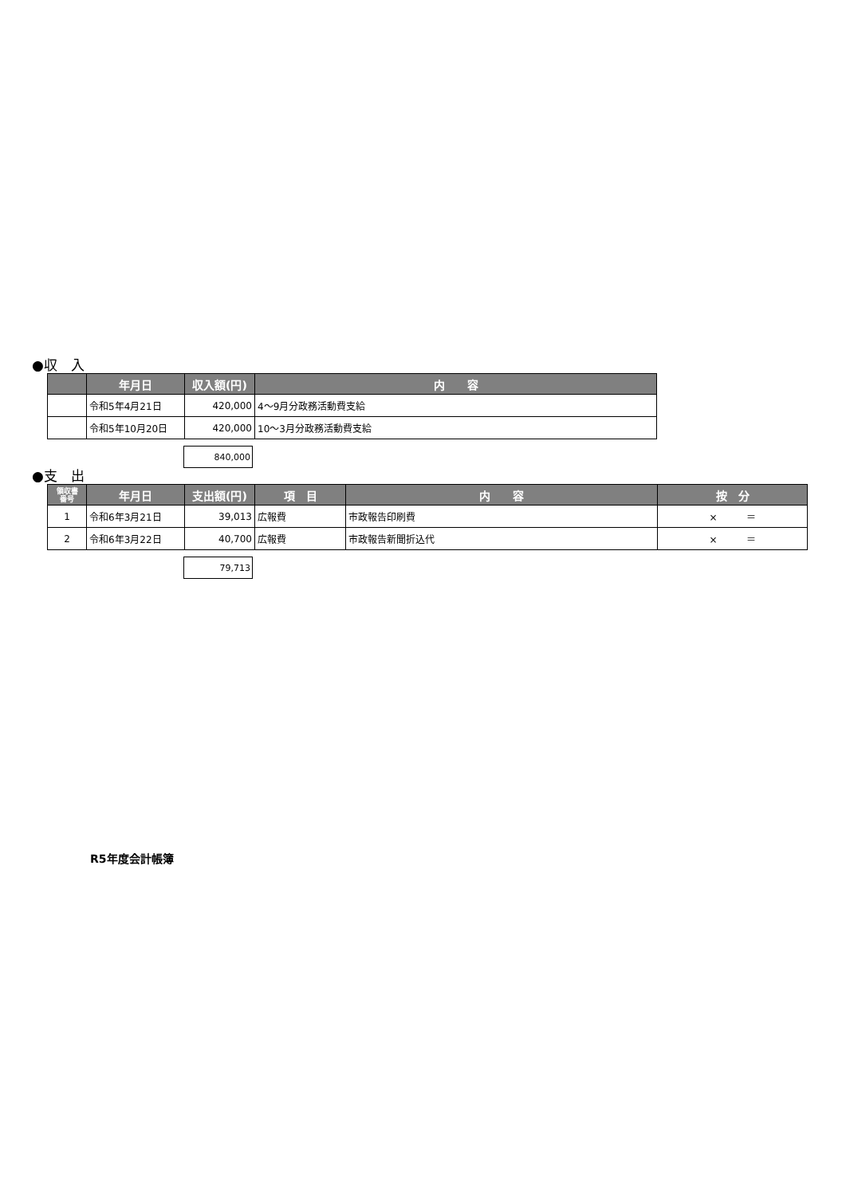●収　入
| | 年月日 | 収入額(円) | 内 容 |
| --- | --- | --- | --- |
| | 令和5年4月21日 | 420,000 | 4～9月分政務活動費支給 |
| | 令和5年10月20日 | 420,000 | 10～3月分政務活動費支給 |
840,000
●支　出
| 領収書 番号 | 年月日 | 支出額(円) | 項 目 | 内 容 | 按 分 |
| --- | --- | --- | --- | --- | --- |
| 1 | 令和6年3月21日 | 39,013 | 広報費 | 市政報告印刷費 | × ＝ |
| 2 | 令和6年3月22日 | 40,700 | 広報費 | 市政報告新聞折込代 | × ＝ |
79,713
R5年度会計帳簿